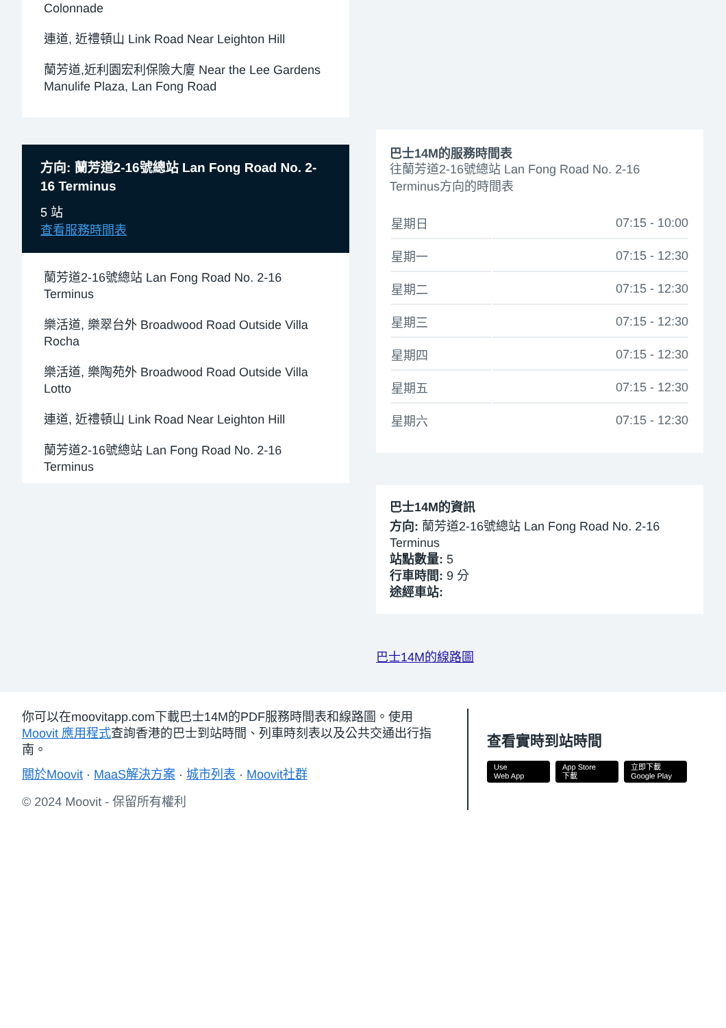Colonnade
連道, 近禮頓山 Link Road Near Leighton Hill
蘭芳道,近利園宏利保險大廈 Near the Lee Gardens Manulife Plaza, Lan Fong Road
方向: 蘭芳道2-16號總站 Lan Fong Road No. 2-16 Terminus
5 站
查看服務時間表
蘭芳道2-16號總站 Lan Fong Road No. 2-16 Terminus
樂活道, 樂翠台外 Broadwood Road Outside Villa Rocha
樂活道, 樂陶苑外 Broadwood Road Outside Villa Lotto
連道, 近禮頓山 Link Road Near Leighton Hill
蘭芳道2-16號總站 Lan Fong Road No. 2-16 Terminus
巴士14M的服務時間表
往蘭芳道2-16號總站 Lan Fong Road No. 2-16 Terminus方向的時間表
| 星期日 | 07:15 - 10:00 |
| 星期一 | 07:15 - 12:30 |
| 星期二 | 07:15 - 12:30 |
| 星期三 | 07:15 - 12:30 |
| 星期四 | 07:15 - 12:30 |
| 星期五 | 07:15 - 12:30 |
| 星期六 | 07:15 - 12:30 |
巴士14M的資訊
方向: 蘭芳道2-16號總站 Lan Fong Road No. 2-16 Terminus
站點數量: 5
行車時間: 9 分
途經車站:
巴士14M的線路圖
你可以在moovitapp.com下載巴士14M的PDF服務時間表和線路圖。使用Moovit 應用程式查詢香港的巴士到站時間、列車時刻表以及公共交通出行指南。
關於Moovit · MaaS解決方案 · 城市列表 · Moovit社群
© 2024 Moovit - 保留所有權利
查看實時到站時間
Use
Web App App Store
下載 立即下載
Google Play